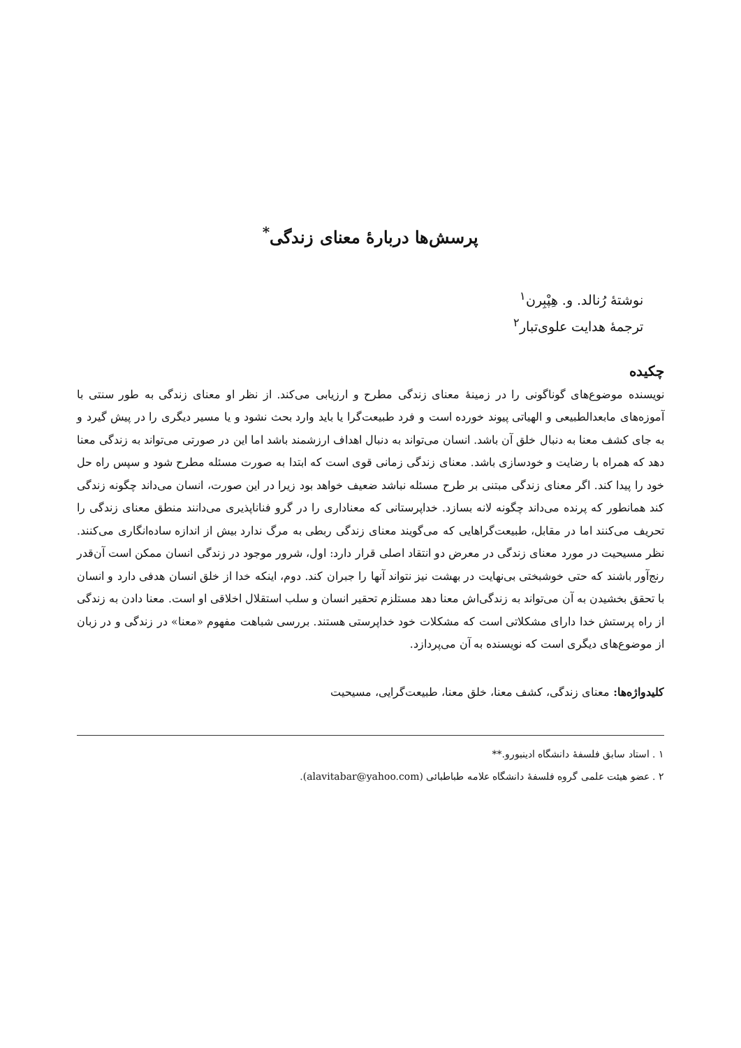پرسش‌ها دربارهٔ معنای زندگی<sup>*</sup>
نوشتهٔ رُنالد. و. هِپْبِرن<sup>۱</sup>
ترجمهٔ هدایت علوی‌تبار<sup>۲</sup>
چکیده
نویسنده موضوع‌های گوناگونی را در زمینهٔ معنای زندگی مطرح و ارزیابی می‌کند. از نظر او معنای زندگی به طور سنتی با آموزه‌های مابعدالطبیعی و الهیاتی پیوند خورده است و فرد طبیعت‌گرا یا باید وارد بحث نشود و یا مسیر دیگری را در پیش گیرد و به جای کشف معنا به دنبال خلق آن باشد. انسان می‌تواند به دنبال اهداف ارزشمند باشد اما این در صورتی می‌تواند به زندگی معنا دهد که همراه با رضایت و خودسازی باشد. معنای زندگی زمانی قوی است که ابتدا به صورت مسئله مطرح شود و سپس راه حل خود را پیدا کند. اگر معنای زندگی مبتنی بر طرح مسئله نباشد ضعیف خواهد بود زیرا در این صورت، انسان می‌داند چگونه زندگی کند همانطور که پرنده می‌داند چگونه لانه بسازد. خداپرستانی که معناداری را در گرو فناناپذیری می‌دانند منطق معنای زندگی را تحریف می‌کنند اما در مقابل، طبیعت‌گراهایی که می‌گویند معنای زندگی ربطی به مرگ ندارد بیش از اندازه ساده‌انگاری می‌کنند. نظر مسیحیت در مورد معنای زندگی در معرض دو انتقاد اصلی قرار دارد: اول، شرور موجود در زندگی انسان ممکن است آن‌قدر رنج‌آور باشند که حتی خوشبختی بی‌نهایت در بهشت نیز نتواند آنها را جبران کند. دوم، اینکه خدا از خلق انسان هدفی دارد و انسان با تحقق بخشیدن به آن می‌تواند به زندگی‌اش معنا دهد مستلزم تحقیر انسان و سلب استقلال اخلاقی او است. معنا دادن به زندگی از راه پرستش خدا دارای مشکلاتی است که مشکلات خود خداپرستی هستند. بررسی شباهت مفهوم «معنا» در زندگی و در زبان از موضوع‌های دیگری است که نویسنده به آن می‌پردازد.
کلیدواژه‌ها: معنای زندگی، کشف معنا، خلق معنا، طبیعت‌گرایی، مسیحیت
۱ . استاد سابق فلسفهٔ دانشگاه ادینبورو.**
۲ . عضو هیئت علمی گروه فلسفهٔ دانشگاه علامه طباطبائی (alavitabar@yahoo.com).